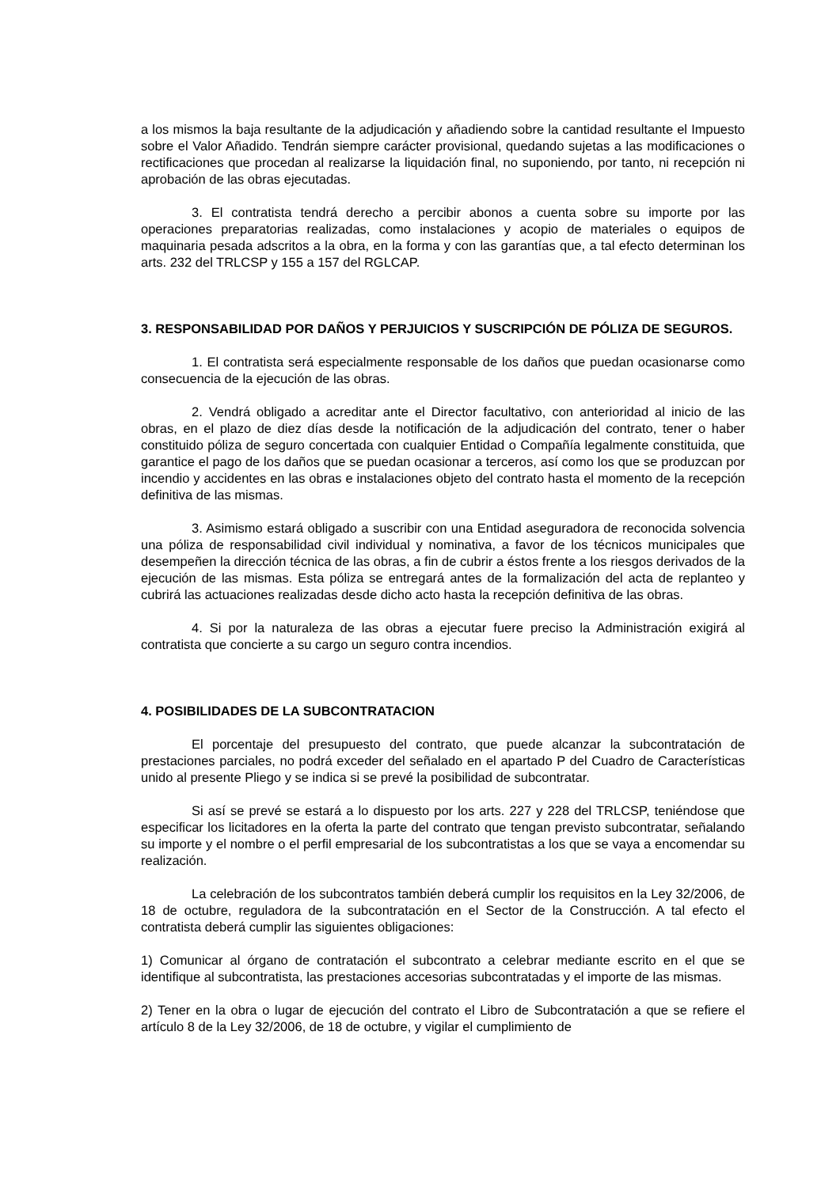a los mismos la baja resultante de la adjudicación y añadiendo sobre la cantidad resultante el Impuesto sobre el Valor Añadido. Tendrán siempre carácter provisional, quedando sujetas a las modificaciones o rectificaciones que procedan al realizarse la liquidación final, no suponiendo, por tanto, ni recepción ni aprobación de las obras ejecutadas.
3. El contratista tendrá derecho a percibir abonos a cuenta sobre su importe por las operaciones preparatorias realizadas, como instalaciones y acopio de materiales o equipos de maquinaria pesada adscritos a la obra, en la forma y con las garantías que, a tal efecto determinan los arts. 232 del TRLCSP y 155 a 157 del RGLCAP.
3. RESPONSABILIDAD POR DAÑOS Y PERJUICIOS Y SUSCRIPCIÓN DE PÓLIZA DE SEGUROS.
1. El contratista será especialmente responsable de los daños que puedan ocasionarse como consecuencia de la ejecución de las obras.
2. Vendrá obligado a acreditar ante el Director facultativo, con anterioridad al inicio de las obras, en el plazo de diez días desde la notificación de la adjudicación del contrato, tener o haber constituido póliza de seguro concertada con cualquier Entidad o Compañía legalmente constituida, que garantice el pago de los daños que se puedan ocasionar a terceros, así como los que se produzcan por incendio y accidentes en las obras e instalaciones objeto del contrato hasta el momento de la recepción definitiva de las mismas.
3. Asimismo estará obligado a suscribir con una Entidad aseguradora de reconocida solvencia una póliza de responsabilidad civil individual y nominativa, a favor de los técnicos municipales que desempeñen la dirección técnica de las obras, a fin de cubrir a éstos frente a los riesgos derivados de la ejecución de las mismas. Esta póliza se entregará antes de la formalización del acta de replanteo y cubrirá las actuaciones realizadas desde dicho acto hasta la recepción definitiva de las obras.
4. Si por la naturaleza de las obras a ejecutar fuere preciso la Administración exigirá al contratista que concierte a su cargo un seguro contra incendios.
4. POSIBILIDADES DE LA SUBCONTRATACION
El porcentaje del presupuesto del contrato, que puede alcanzar la subcontratación de prestaciones parciales, no podrá exceder del señalado en el apartado P del Cuadro de Características unido al presente Pliego y se indica si se prevé la posibilidad de subcontratar.
Si así se prevé se estará a lo dispuesto por los arts. 227 y 228 del TRLCSP, teniéndose que especificar los licitadores en la oferta la parte del contrato que tengan previsto subcontratar, señalando su importe y el nombre o el perfil empresarial de los subcontratistas a los que se vaya a encomendar su realización.
La celebración de los subcontratos también deberá cumplir los requisitos en la Ley 32/2006, de 18 de octubre, reguladora de la subcontratación en el Sector de la Construcción. A tal efecto el contratista deberá cumplir las siguientes obligaciones:
1) Comunicar al órgano de contratación el subcontrato a celebrar mediante escrito en el que se identifique al subcontratista, las prestaciones accesorias subcontratadas y el importe de las mismas.
2) Tener en la obra o lugar de ejecución del contrato el Libro de Subcontratación a que se refiere el artículo 8 de la Ley 32/2006, de 18 de octubre, y vigilar el cumplimiento de